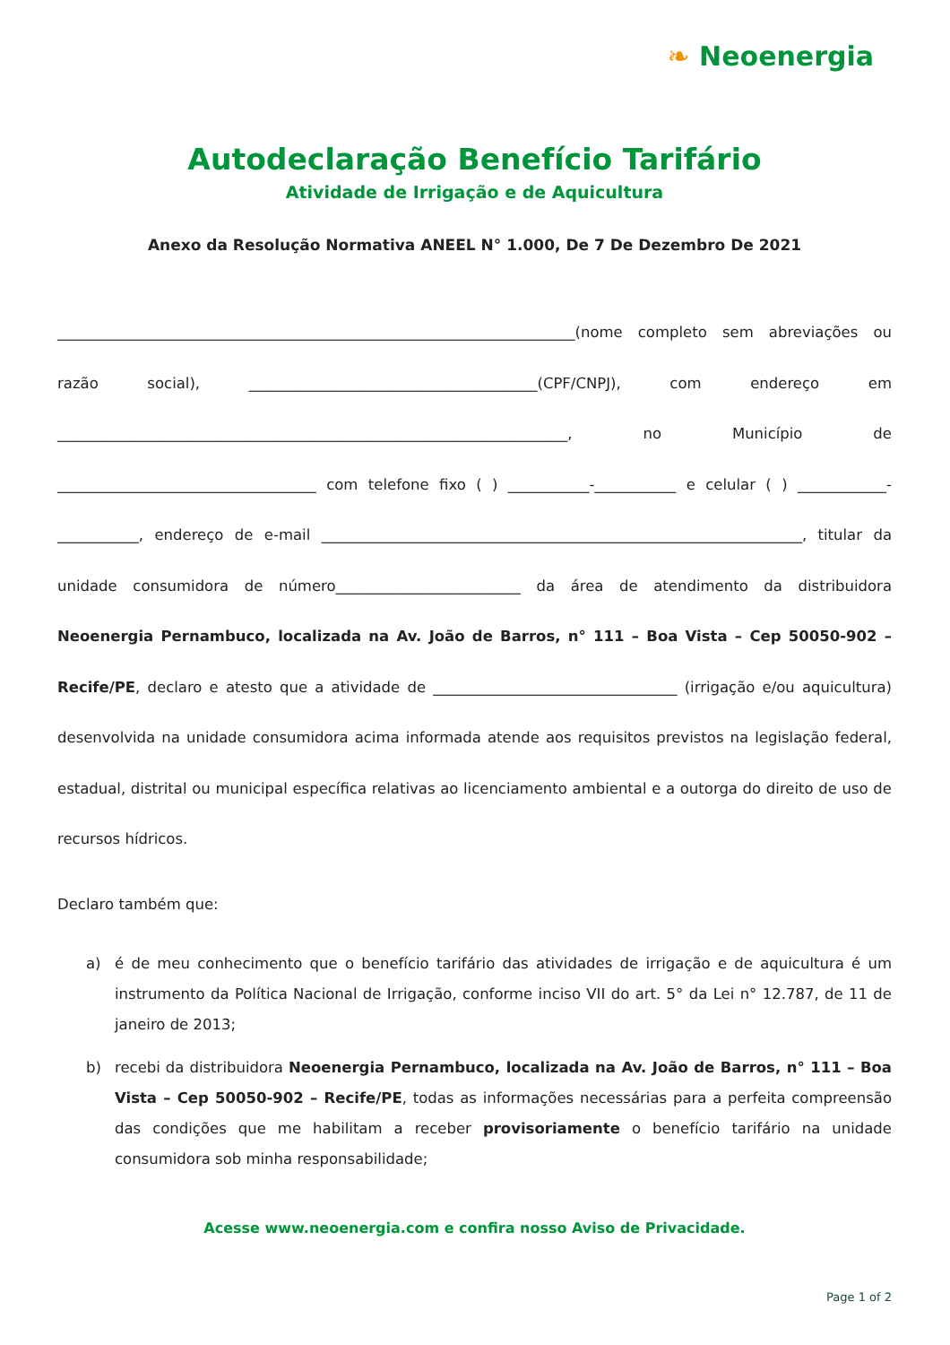❧ Neoenergia
Autodeclaração Benefício Tarifário
Atividade de Irrigação e de Aquicultura
Anexo da Resolução Normativa ANEEL N° 1.000, De 7 De Dezembro De 2021
______________________________________________________________________(nome completo sem abreviações ou razão social), _______________________________________(CPF/CNPJ), com endereço em _____________________________________________________________________, no Município de ___________________________________ com telefone fixo ( ) ___________-___________ e celular ( ) ____________-___________, endereço de e-mail _________________________________________________________________, titular da unidade consumidora de número_________________________ da área de atendimento da distribuidora Neoenergia Pernambuco, localizada na Av. João de Barros, n° 111 – Boa Vista – Cep 50050-902 – Recife/PE, declaro e atesto que a atividade de _________________________________ (irrigação e/ou aquicultura) desenvolvida na unidade consumidora acima informada atende aos requisitos previstos na legislação federal, estadual, distrital ou municipal específica relativas ao licenciamento ambiental e a outorga do direito de uso de recursos hídricos.
Declaro também que:
a) é de meu conhecimento que o benefício tarifário das atividades de irrigação e de aquicultura é um instrumento da Política Nacional de Irrigação, conforme inciso VII do art. 5° da Lei n° 12.787, de 11 de janeiro de 2013;
b) recebi da distribuidora Neoenergia Pernambuco, localizada na Av. João de Barros, n° 111 – Boa Vista – Cep 50050-902 – Recife/PE, todas as informações necessárias para a perfeita compreensão das condições que me habilitam a receber provisoriamente o benefício tarifário na unidade consumidora sob minha responsabilidade;
Acesse www.neoenergia.com e confira nosso Aviso de Privacidade.
Page 1 of 2